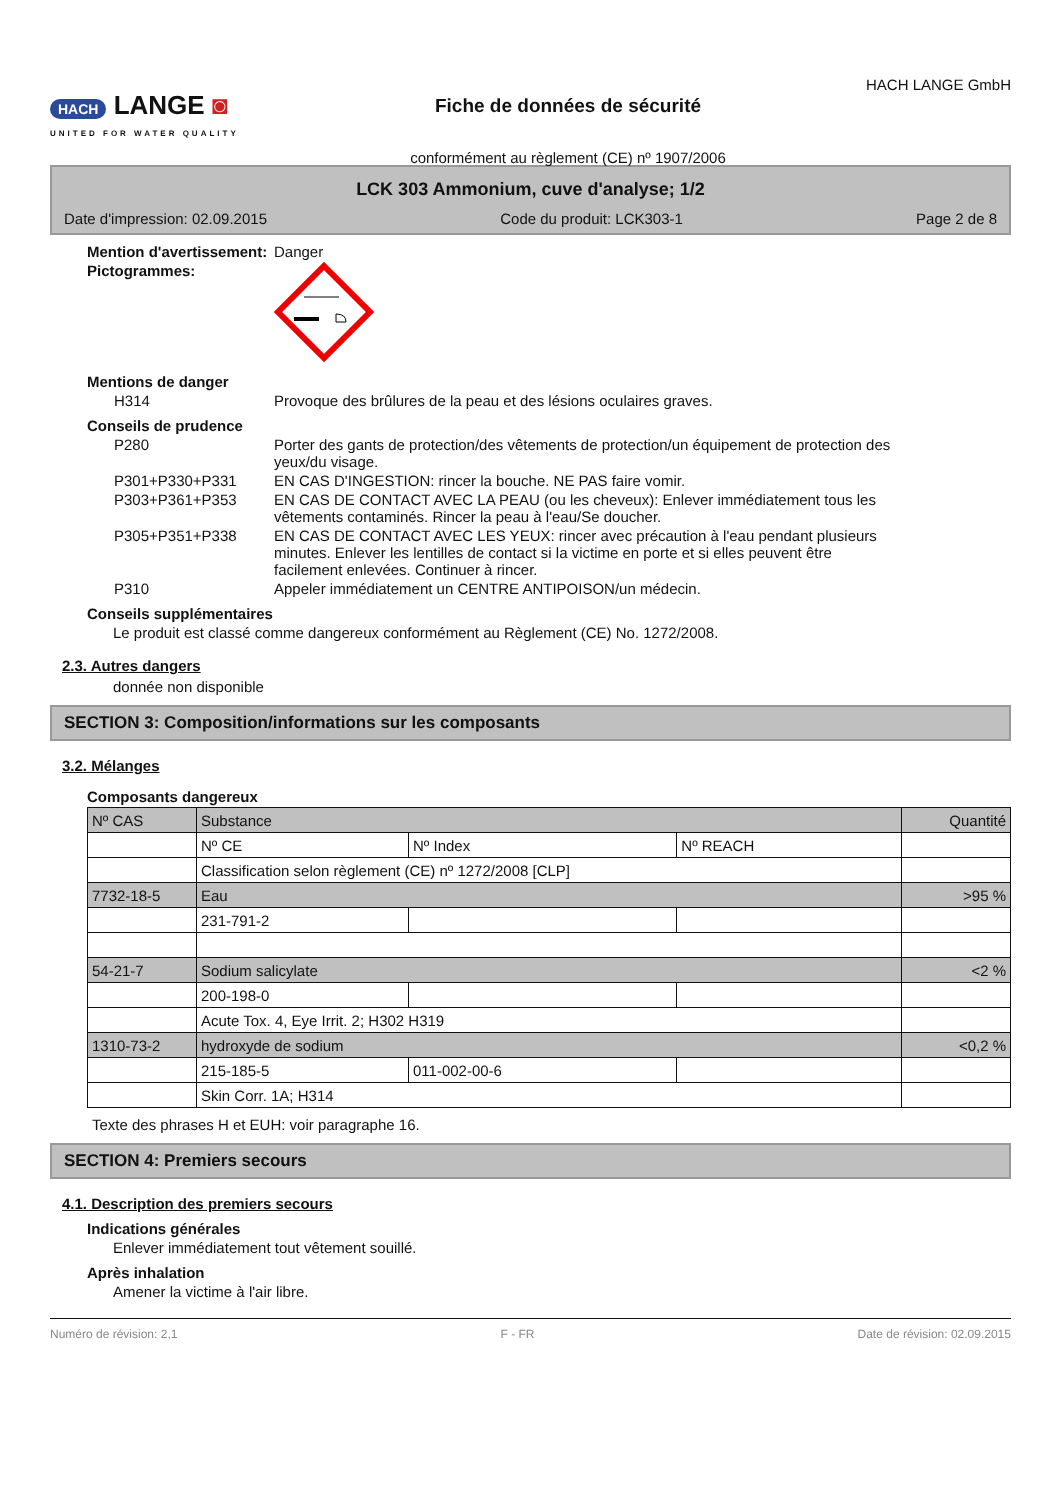HACH LANGE ◙
UNITED FOR WATER QUALITY
Fiche de données de sécurité
conformément au règlement (CE) nº 1907/2006
HACH LANGE GmbH
LCK 303 Ammonium, cuve d'analyse; 1/2
Date d'impression: 02.09.2015 Code du produit: LCK303-1 Page 2 de 8
Mention d'avertissement:
Danger
Pictogrammes:
Mentions de danger
H314 Provoque des brûlures de la peau et des lésions oculaires graves.
Conseils de prudence
P280 Porter des gants de protection/des vêtements de protection/un équipement de protection des yeux/du visage.
P301+P330+P331 EN CAS D'INGESTION: rincer la bouche. NE PAS faire vomir.
P303+P361+P353 EN CAS DE CONTACT AVEC LA PEAU (ou les cheveux): Enlever immédiatement tous les vêtements contaminés. Rincer la peau à l'eau/Se doucher.
P305+P351+P338 EN CAS DE CONTACT AVEC LES YEUX: rincer avec précaution à l'eau pendant plusieurs minutes. Enlever les lentilles de contact si la victime en porte et si elles peuvent être facilement enlevées. Continuer à rincer.
P310 Appeler immédiatement un CENTRE ANTIPOISON/un médecin.
Conseils supplémentaires
Le produit est classé comme dangereux conformément au Règlement (CE) No. 1272/2008.
2.3. Autres dangers
donnée non disponible
SECTION 3: Composition/informations sur les composants
3.2. Mélanges
Composants dangereux
| Nº CAS | Substance | | | Quantité |
| --- | --- | --- | --- | --- |
| | Nº CE | Nº Index | Nº REACH | |
| | Classification selon règlement (CE) nº 1272/2008 [CLP] | | | |
| 7732-18-5 | Eau | | | >95 % |
| | 231-791-2 | | | |
| 54-21-7 | Sodium salicylate | | | <2 % |
| | 200-198-0 | | | |
| | Acute Tox. 4, Eye Irrit. 2; H302 H319 | | | |
| 1310-73-2 | hydroxyde de sodium | | | <0,2 % |
| | 215-185-5 | 011-002-00-6 | | |
| | Skin Corr. 1A; H314 | | | |
Texte des phrases H et EUH: voir paragraphe 16.
SECTION 4: Premiers secours
4.1. Description des premiers secours
Indications générales
Enlever immédiatement tout vêtement souillé.
Après inhalation
Amener la victime à l'air libre.
Numéro de révision: 2,1 F - FR Date de révision: 02.09.2015